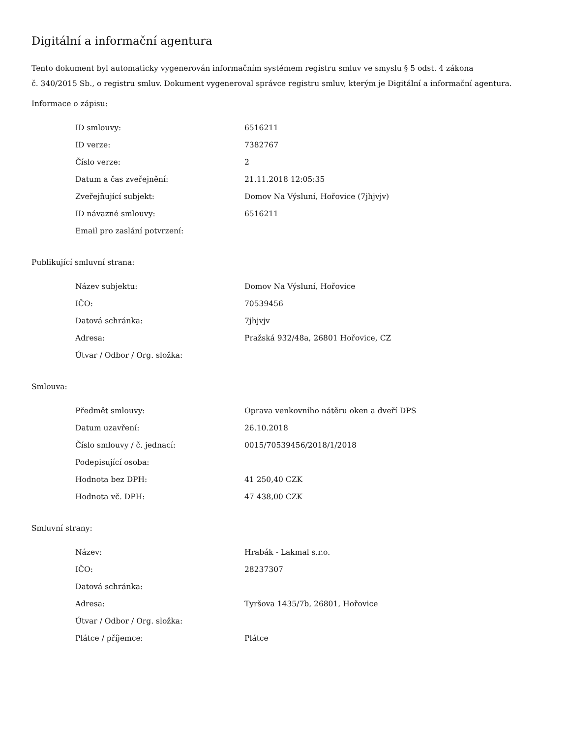Digitální a informační agentura
Tento dokument byl automaticky vygenerován informačním systémem registru smluv ve smyslu § 5 odst. 4 zákona
č. 340/2015 Sb., o registru smluv. Dokument vygeneroval správce registru smluv, kterým je Digitální a informační agentura.
Informace o zápisu:
| ID smlouvy: | 6516211 |
| ID verze: | 7382767 |
| Číslo verze: | 2 |
| Datum a čas zveřejnění: | 21.11.2018 12:05:35 |
| Zveřejňující subjekt: | Domov Na Výsluní, Hořovice (7jhjvjv) |
| ID návazné smlouvy: | 6516211 |
| Email pro zaslání potvrzení: | |
Publikující smluvní strana:
| Název subjektu: | Domov Na Výsluní, Hořovice |
| IČO: | 70539456 |
| Datová schránka: | 7jhjvjv |
| Adresa: | Pražská 932/48a, 26801 Hořovice, CZ |
| Útvar / Odbor / Org. složka: | |
Smlouva:
| Předmět smlouvy: | Oprava venkovního nátěru oken a dveří DPS |
| Datum uzavření: | 26.10.2018 |
| Číslo smlouvy / č. jednací: | 0015/70539456/2018/1/2018 |
| Podepisující osoba: | |
| Hodnota bez DPH: | 41 250,40 CZK |
| Hodnota vč. DPH: | 47 438,00 CZK |
Smluvní strany:
| Název: | Hrabák - Lakmal s.r.o. |
| IČO: | 28237307 |
| Datová schránka: | |
| Adresa: | Tyršova 1435/7b, 26801, Hořovice |
| Útvar / Odbor / Org. složka: | |
| Plátce / příjemce: | Plátce |